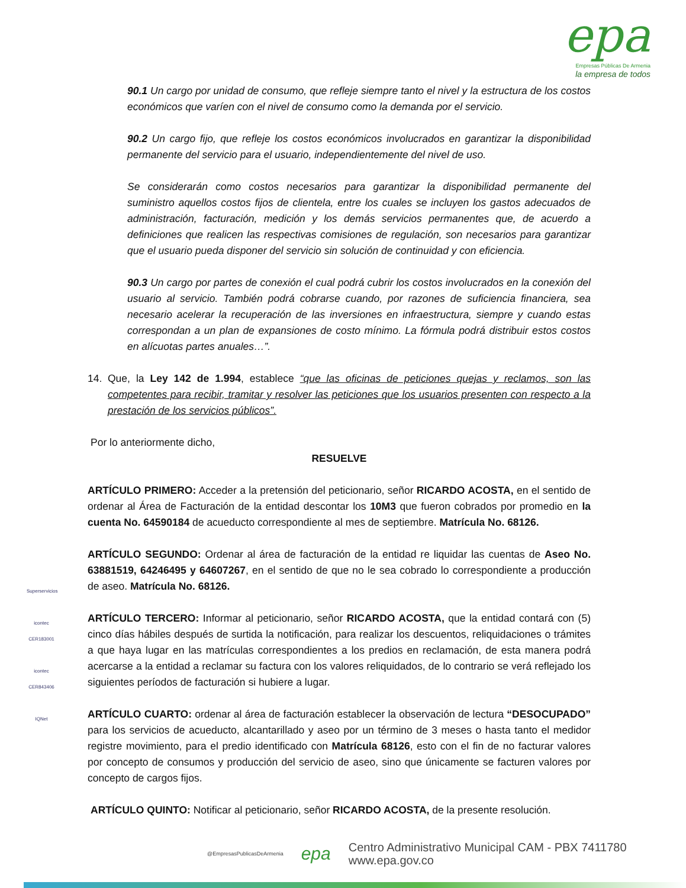epa
Empresas Públicas De Armenia
la empresa de todos
90.1 Un cargo por unidad de consumo, que refleje siempre tanto el nivel y la estructura de los costos económicos que varíen con el nivel de consumo como la demanda por el servicio.
90.2 Un cargo fijo, que refleje los costos económicos involucrados en garantizar la disponibilidad permanente del servicio para el usuario, independientemente del nivel de uso.
Se considerarán como costos necesarios para garantizar la disponibilidad permanente del suministro aquellos costos fijos de clientela, entre los cuales se incluyen los gastos adecuados de administración, facturación, medición y los demás servicios permanentes que, de acuerdo a definiciones que realicen las respectivas comisiones de regulación, son necesarios para garantizar que el usuario pueda disponer del servicio sin solución de continuidad y con eficiencia.
90.3 Un cargo por partes de conexión el cual podrá cubrir los costos involucrados en la conexión del usuario al servicio. También podrá cobrarse cuando, por razones de suficiencia financiera, sea necesario acelerar la recuperación de las inversiones en infraestructura, siempre y cuando estas correspondan a un plan de expansiones de costo mínimo. La fórmula podrá distribuir estos costos en alícuotas partes anuales…”.
14. Que, la Ley 142 de 1.994, establece “que las oficinas de peticiones quejas y reclamos, son las competentes para recibir, tramitar y resolver las peticiones que los usuarios presenten con respecto a la prestación de los servicios públicos”.
Por lo anteriormente dicho,
RESUELVE
ARTÍCULO PRIMERO: Acceder a la pretensión del peticionario, señor RICARDO ACOSTA, en el sentido de ordenar al Área de Facturación de la entidad descontar los 10M3 que fueron cobrados por promedio en la cuenta No. 64590184 de acueducto correspondiente al mes de septiembre. Matrícula No. 68126.
ARTÍCULO SEGUNDO: Ordenar al área de facturación de la entidad re liquidar las cuentas de Aseo No. 63881519, 64246495 y 64607267, en el sentido de que no le sea cobrado lo correspondiente a producción de aseo. Matrícula No. 68126.
ARTÍCULO TERCERO: Informar al peticionario, señor RICARDO ACOSTA, que la entidad contará con (5) cinco días hábiles después de surtida la notificación, para realizar los descuentos, reliquidaciones o trámites a que haya lugar en las matrículas correspondientes a los predios en reclamación, de esta manera podrá acercarse a la entidad a reclamar su factura con los valores reliquidados, de lo contrario se verá reflejado los siguientes períodos de facturación si hubiere a lugar.
ARTÍCULO CUARTO: ordenar al área de facturación establecer la observación de lectura “DESOCUPADO” para los servicios de acueducto, alcantarillado y aseo por un término de 3 meses o hasta tanto el medidor registre movimiento, para el predio identificado con Matrícula 68126, esto con el fin de no facturar valores por concepto de consumos y producción del servicio de aseo, sino que únicamente se facturen valores por concepto de cargos fijos.
ARTÍCULO QUINTO: Notificar al peticionario, señor RICARDO ACOSTA, de la presente resolución.
Superservicios
icontec
CER183001
icontec
CER843406
IQNet
@EmpresasPublicasDeArmenia
epa
Centro Administrativo Municipal CAM - PBX 7411780
www.epa.gov.co